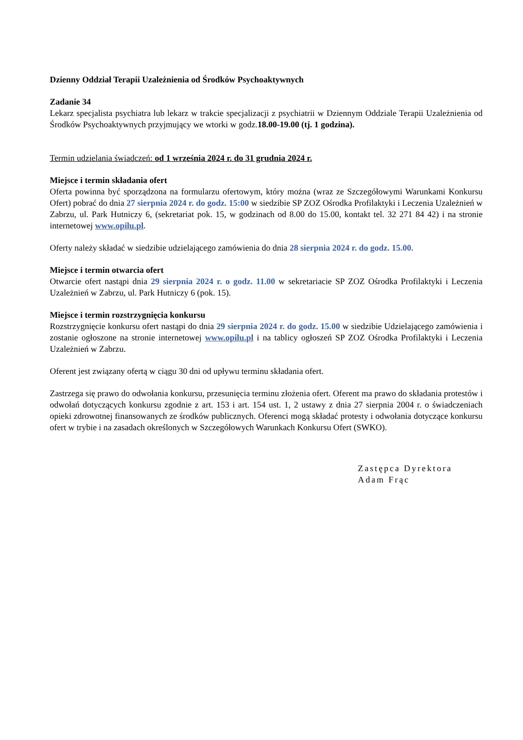Dzienny Oddział Terapii Uzależnienia od Środków Psychoaktywnych
Zadanie 34
Lekarz specjalista psychiatra lub lekarz w trakcie specjalizacji z psychiatrii w Dziennym Oddziale Terapii Uzależnienia od Środków Psychoaktywnych przyjmujący we wtorki w godz.18.00-19.00 (tj. 1 godzina).
Termin udzielania świadczeń: od 1 września 2024 r. do 31 grudnia 2024 r.
Miejsce i termin składania ofert
Oferta powinna być sporządzona na formularzu ofertowym, który można (wraz ze Szczegółowymi Warunkami Konkursu Ofert) pobrać do dnia 27 sierpnia 2024 r. do godz. 15:00 w siedzibie SP ZOZ Ośrodka Profilaktyki i Leczenia Uzależnień w Zabrzu, ul. Park Hutniczy 6, (sekretariat pok. 15, w godzinach od 8.00 do 15.00, kontakt tel. 32 271 84 42) i na stronie internetowej www.opilu.pl.
Oferty należy składać w siedzibie udzielającego zamówienia do dnia 28 sierpnia 2024 r. do godz. 15.00.
Miejsce i termin otwarcia ofert
Otwarcie ofert nastąpi dnia 29 sierpnia 2024 r. o godz. 11.00 w sekretariacie SP ZOZ Ośrodka Profilaktyki i Leczenia Uzależnień w Zabrzu, ul. Park Hutniczy 6 (pok. 15).
Miejsce i termin rozstrzygnięcia konkursu
Rozstrzygnięcie konkursu ofert nastąpi do dnia 29 sierpnia 2024 r. do godz. 15.00 w siedzibie Udzielającego zamówienia i zostanie ogłoszone na stronie internetowej www.opilu.pl i na tablicy ogłoszeń SP ZOZ Ośrodka Profilaktyki i Leczenia Uzależnień w Zabrzu.
Oferent jest związany ofertą w ciągu 30 dni od upływu terminu składania ofert.
Zastrzega się prawo do odwołania konkursu, przesunięcia terminu złożenia ofert. Oferent ma prawo do składania protestów i odwołań dotyczących konkursu zgodnie z art. 153 i art. 154 ust. 1, 2 ustawy z dnia 27 sierpnia 2004 r. o świadczeniach opieki zdrowotnej finansowanych ze środków publicznych. Oferenci mogą składać protesty i odwołania dotyczące konkursu ofert w trybie i na zasadach określonych w Szczegółowych Warunkach Konkursu Ofert (SWKO).
Zastępca Dyrektora
Adam Frąc